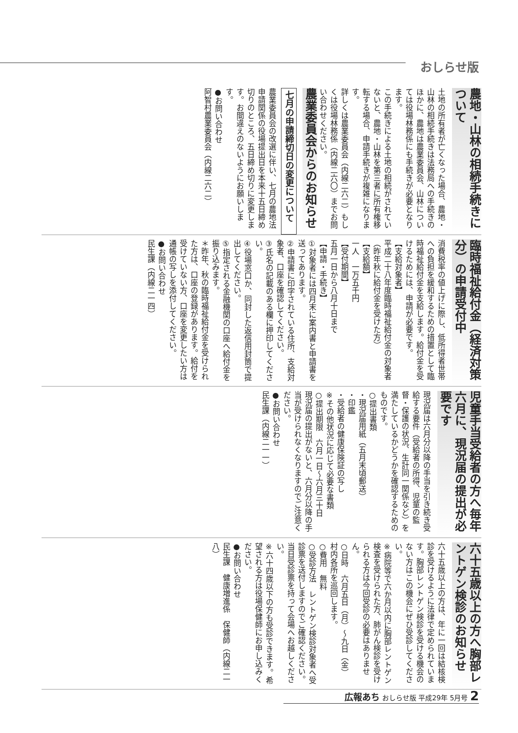おしらせ版
農地・山林の相続手続きについて
土地の所有者が亡くなった場合、農地・山林の相続手続きは法務局への手続きのほかに、農地は農業委員会、山林については役場林務係にも手続きが必要となります。
この手続きによる土地の相続がされていないと、農地・山林を第三者に所有権移転する場合、申請手続きが複雑になります。
詳しくは農業委員会（内線二六二）もしくは役場林務係（内線二六〇）までお問い合わせください。
農業委員会からのお知らせ
七月の申請締切日の変更について
農業委員会の改選に伴い、七月の農地法申請関係の役場提出日を本来十五日締め切りのところ、五日締め切りに変更します。お間違えのないようにお願いします。
●お問い合わせ
阿智村農業委員会（内線二六二）
臨時福祉給付金（経済対策分）の申請受付中
消費税率の値上げに際し、低所得者世帯への負担を緩和するための措置として臨時福祉給付金を支給します。給付金を受けるためには、申請が必要です。
【支給対象者】
平成二十八年度臨時福祉給付金の対象者（昨年秋に給付金を受けた方）
【支給額】
一人　一万五千円
【受付期間】
五月一日から八月十日まで
【申請・手続き】
①対象者には四月末に案内書と申請書を送ってあります。
②申請書に印字されている住所、支給対象者、口座を確認してください。
③氏名の記載のある欄に押印してください。
④役場窓口か、同封した返信用封筒で提出してください。
⑤指定される金融機関の口座へ給付金を振り込みます。
＊昨年、秋の臨時福祉給付金を受けられた方は、口座の登録があります。給付を受けていない方、口座を変更したい方は通帳の写しを添付してください。
●お問い合わせ
民生課（内線二一四）
児童手当受給者の方へ毎年六月に、現況届の提出が必要です
現況届は六月分以降の手当を引き続き受給する要件（受給者の所得、児童の監督・保護の状況、生計同一関係など）を満たしているかどうかを確認するためのものです。
○提出書類
・現況届用紙（五月末頃郵送）
・印鑑
・受給者の健康保険証の写し
※その他状況に応じて必要な書類
○提出期限　六月一日～六月三十日
現況届の提出がないと、六月分以降の手当が受けられなくなりますのでご注意ください。
●お問い合わせ
民生課（内線二一一）
六十五歳以上の方へ胸部レントゲン検診のお知らせ
六十五歳以上の方は、年に一回は結核検診を受けるように法律で定められています。胸部レントゲン検診を受ける機会のない方はこの機会にぜひ受診してください。
※病院等で六か月以内に胸部レントゲン検査を受けられた方、肺がん検診を受けられる方は今回受診の必要はありません。
○日時　六月五日（月）～九日（金）
村内各所を巡回します。
○費用　無料
○受診方法　レントゲン検診対象者へ受診票を送付しますのでご確認ください。当日受診票を持って会場へお越しください。
※六十四歳以下の方も受診できます。希望される方は役場保健師にお申し込みください。
●お問い合わせ
民生課　健康増進係　保健師（内線二一八）
広報あち おしらせ版 平成29年 5月号 2